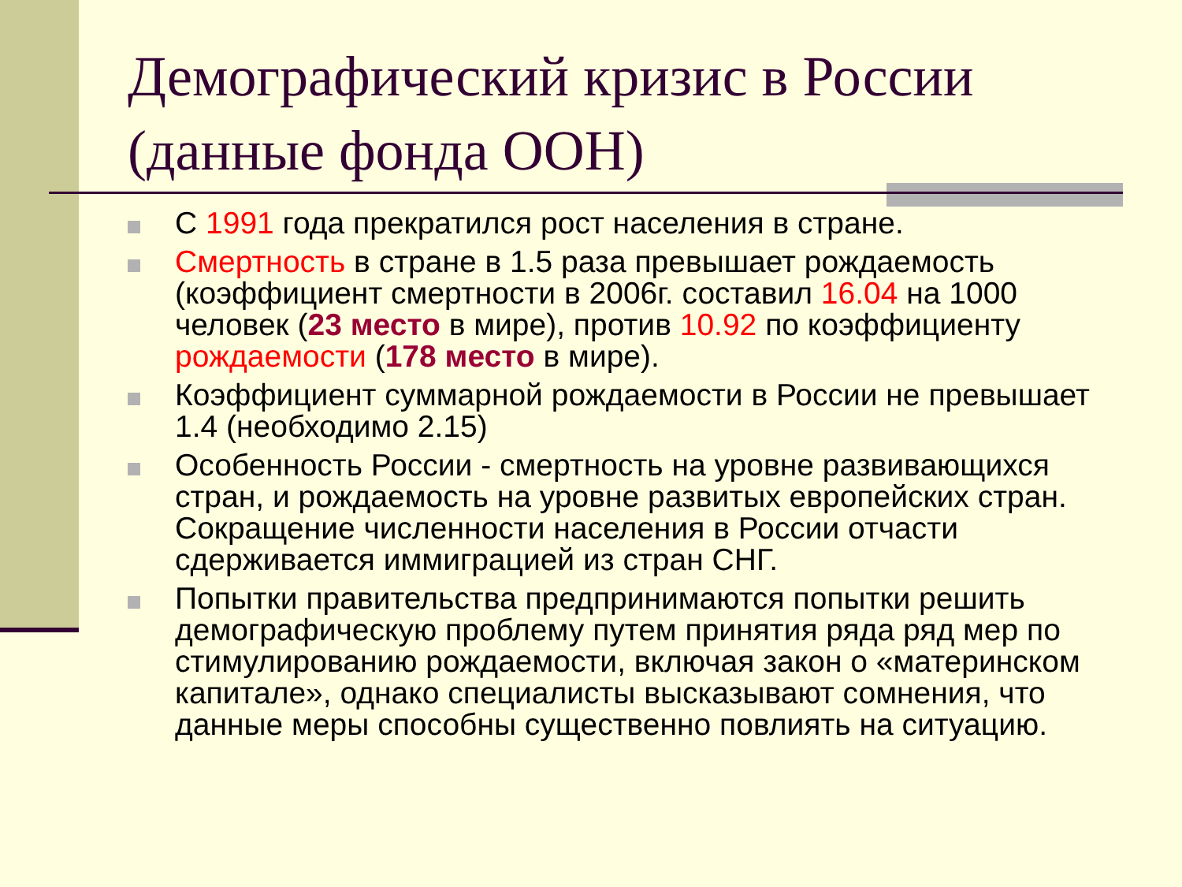Демографический кризис в России (данные фонда ООН)
С 1991 года прекратился рост населения в стране.
Смертность в стране в 1.5 раза превышает рождаемость (коэффициент смертности в 2006г. составил 16.04 на 1000 человек (23 место в мире), против 10.92 по коэффициенту рождаемости (178 место в мире).
Коэффициент суммарной рождаемости в России не превышает 1.4 (необходимо 2.15)
Особенность России - смертность на уровне развивающихся стран, и рождаемость на уровне развитых европейских стран. Сокращение численности населения в России отчасти сдерживается иммиграцией из стран СНГ.
Попытки правительства предпринимаются попытки решить демографическую проблему путем принятия ряда ряд мер по стимулированию рождаемости, включая закон о «материнском капитале», однако специалисты высказывают сомнения, что данные меры способны существенно повлиять на ситуацию.